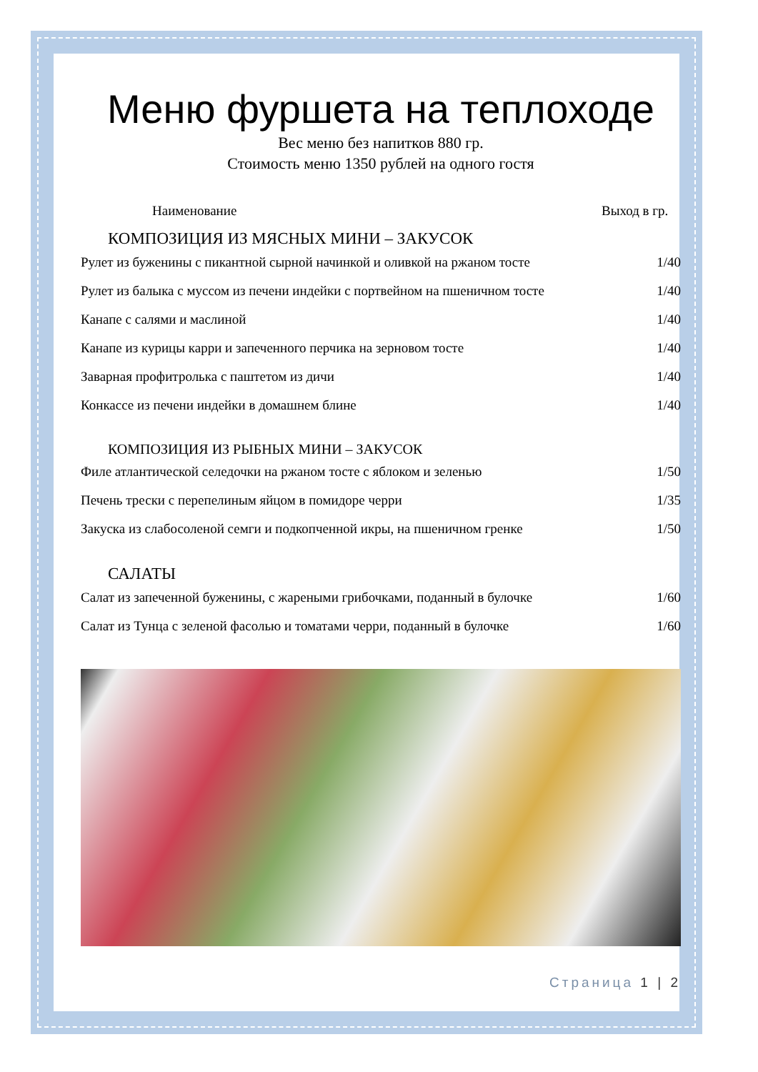Меню фуршета на теплоходе
Вес меню без напитков 880 гр.
Стоимость меню 1350 рублей на одного гостя
| Наименование | Выход в гр. |
| --- | --- |
| КОМПОЗИЦИЯ ИЗ МЯСНЫХ МИНИ – ЗАКУСОК | |
| Рулет из буженины с пикантной сырной начинкой и оливкой на ржаном тосте | 1/40 |
| Рулет из балыка с муссом из печени индейки с портвейном на пшеничном тосте | 1/40 |
| Канапе с салями и маслиной | 1/40 |
| Канапе из курицы карри и запеченного перчика на зерновом тосте | 1/40 |
| Заварная профитролька с паштетом из дичи | 1/40 |
| Конкассе из печени индейки в домашнем блине | 1/40 |
| КОМПОЗИЦИЯ ИЗ РЫБНЫХ МИНИ – ЗАКУСОК | |
| Филе атлантической селедочки на ржаном тосте с яблоком и зеленью | 1/50 |
| Печень трески с перепелиным яйцом в помидоре черри | 1/35 |
| Закуска из слабосоленой семги и подкопченной икры, на пшеничном гренке | 1/50 |
| САЛАТЫ | |
| Салат из запеченной буженины, с жареными грибочками, поданный в булочке | 1/60 |
| Салат из Тунца с зеленой фасолью и томатами черри, поданный в булочке | 1/60 |
Страница 1 | 2